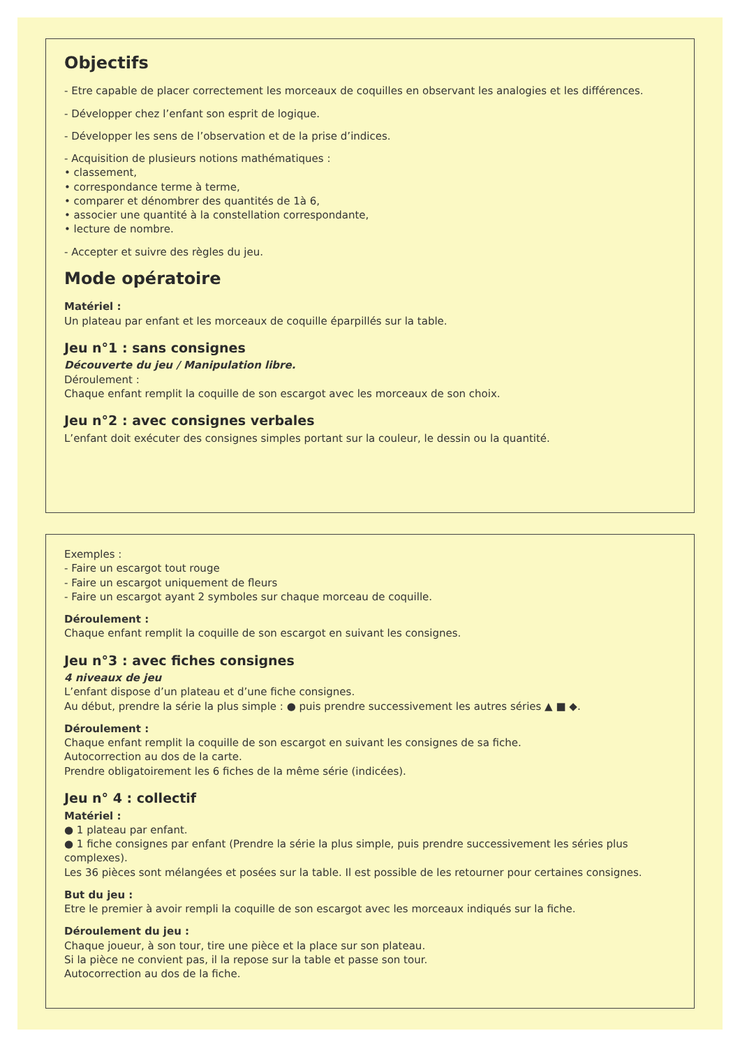Objectifs
- Etre capable de placer correctement les morceaux de coquilles en observant les analogies et les différences.
- Développer chez l’enfant son esprit de logique.
- Développer les sens de l’observation et de la prise d’indices.
- Acquisition de plusieurs notions mathématiques :
• classement,
• correspondance terme à terme,
• comparer et dénombrer des quantités de 1à 6,
• associer une quantité à la constellation correspondante,
• lecture de nombre.
- Accepter et suivre des règles du jeu.
Mode opératoire
Matériel :
Un plateau par enfant et les morceaux de coquille éparpillés sur la table.
Jeu n°1 : sans consignes
Découverte du jeu / Manipulation libre.
Déroulement :
Chaque enfant remplit la coquille de son escargot avec les morceaux de son choix.
Jeu n°2 : avec consignes verbales
L’enfant doit exécuter des consignes simples portant sur la couleur, le dessin ou la quantité.
Exemples :
- Faire un escargot tout rouge
- Faire un escargot uniquement de fleurs
- Faire un escargot ayant 2 symboles sur chaque morceau de coquille.
Déroulement :
Chaque enfant remplit la coquille de son escargot en suivant les consignes.
Jeu n°3 : avec fiches consignes
4 niveaux de jeu
L’enfant dispose d’un plateau et d’une fiche consignes.
Au début, prendre la série la plus simple : ● puis prendre successivement les autres séries ▲ ■ ◆.
Déroulement :
Chaque enfant remplit la coquille de son escargot en suivant les consignes de sa fiche.
Autocorrection au dos de la carte.
Prendre obligatoirement les 6 fiches de la même série (indicées).
Jeu n° 4 : collectif
Matériel :
● 1 plateau par enfant.
● 1 fiche consignes par enfant (Prendre la série la plus simple, puis prendre successivement les séries plus complexes).
Les 36 pièces sont mélangées et posées sur la table. Il est possible de les retourner pour certaines consignes.
But du jeu :
Etre le premier à avoir rempli la coquille de son escargot avec les morceaux indiqués sur la fiche.
Déroulement du jeu :
Chaque joueur, à son tour, tire une pièce et la place sur son plateau.
Si la pièce ne convient pas, il la repose sur la table et passe son tour.
Autocorrection au dos de la fiche.